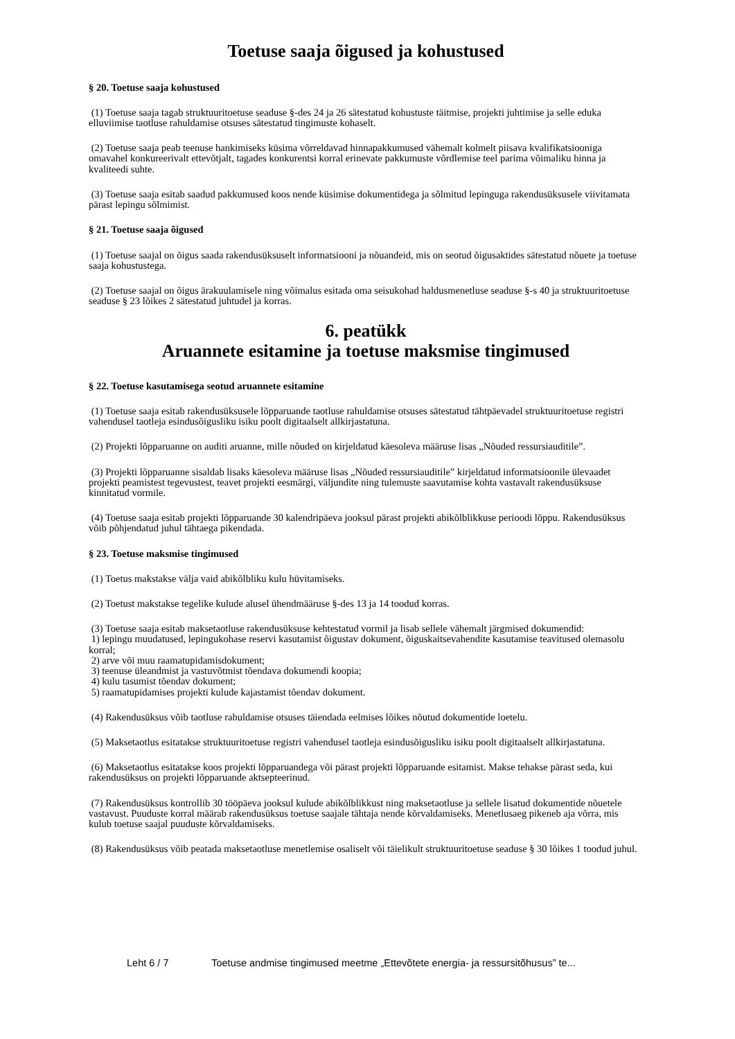Toetuse saaja õigused ja kohustused
§ 20. Toetuse saaja kohustused
(1) Toetuse saaja tagab struktuuritoetuse seaduse §-des 24 ja 26 sätestatud kohustuste täitmise, projekti juhtimise ja selle eduka elluviimise taotluse rahuldamise otsuses sätestatud tingimuste kohaselt.
(2) Toetuse saaja peab teenuse hankimiseks küsima võrreldavad hinnapakkumused vähemalt kolmelt piisava kvalifikatsiooniga omavahel konkureerivalt ettevõtjalt, tagades konkurentsi korral erinevate pakkumuste võrdlemise teel parima võimaliku hinna ja kvaliteedi suhte.
(3) Toetuse saaja esitab saadud pakkumused koos nende küsimise dokumentidega ja sõlmitud lepinguga rakendusüksusele viivitamata pärast lepingu sõlmimist.
§ 21. Toetuse saaja õigused
(1) Toetuse saajal on õigus saada rakendusüksuselt informatsiooni ja nõuandeid, mis on seotud õigusaktides sätestatud nõuete ja toetuse saaja kohustustega.
(2) Toetuse saajal on õigus ärakuulamisele ning võimalus esitada oma seisukohad haldusmenetluse seaduse §-s 40 ja struktuuritoetuse seaduse § 23 lõikes 2 sätestatud juhtudel ja korras.
6. peatükk
Aruannete esitamine ja toetuse maksmise tingimused
§ 22. Toetuse kasutamisega seotud aruannete esitamine
(1) Toetuse saaja esitab rakendusüksusele lõpparuande taotluse rahuldamise otsuses sätestatud tähtpäevadel struktuuritoetuse registri vahendusel taotleja esindusõigusliku isiku poolt digitaalselt allkirjastatuna.
(2) Projekti lõpparuanne on auditi aruanne, mille nõuded on kirjeldatud käesoleva määruse lisas „Nõuded ressursiauditile”.
(3) Projekti lõpparuanne sisaldab lisaks käesoleva määruse lisas „Nõuded ressursiauditile” kirjeldatud informatsioonile ülevaadet projekti peamistest tegevustest, teavet projekti eesmärgi, väljundite ning tulemuste saavutamise kohta vastavalt rakendusüksuse kinnitatud vormile.
(4) Toetuse saaja esitab projekti lõpparuande 30 kalendripäeva jooksul pärast projekti abikõlblikkuse perioodi lõppu. Rakendusüksus võib põhjendatud juhul tähtaega pikendada.
§ 23. Toetuse maksmise tingimused
(1) Toetus makstakse välja vaid abikõlbliku kulu hüvitamiseks.
(2) Toetust makstakse tegelike kulude alusel ühendmääruse §-des 13 ja 14 toodud korras.
(3) Toetuse saaja esitab maksetaotluse rakendusüksuse kehtestatud vormil ja lisab sellele vähemalt järgmised dokumendid:
1) lepingu muudatused, lepingukohase reservi kasutamist õigustav dokument, õiguskaitsevahendite kasutamise teavitused olemasolu korral;
2) arve või muu raamatupidamisdokument;
3) teenuse üleandmist ja vastuvõtmist tõendava dokumendi koopia;
4) kulu tasumist tõendav dokument;
5) raamatupidamises projekti kulude kajastamist tõendav dokument.
(4) Rakendusüksus võib taotluse rahuldamise otsuses täiendada eelmises lõikes nõutud dokumentide loetelu.
(5) Maksetaotlus esitatakse struktuuritoetuse registri vahendusel taotleja esindusõigusliku isiku poolt digitaalselt allkirjastatuna.
(6) Maksetaotlus esitatakse koos projekti lõpparuandega või pärast projekti lõpparuande esitamist. Makse tehakse pärast seda, kui rakendusüksus on projekti lõpparuande aktsepteerinud.
(7) Rakendusüksus kontrollib 30 tööpäeva jooksul kulude abikõlblikkust ning maksetaotluse ja sellele lisatud dokumentide nõuetele vastavust. Puuduste korral määrab rakendusüksus toetuse saajale tähtaja nende kõrvaldamiseks. Menetlusaeg pikeneb aja võrra, mis kulub toetuse saajal puuduste kõrvaldamiseks.
(8) Rakendusüksus võib peatada maksetaotluse menetlemise osaliselt või täielikult struktuuritoetuse seaduse § 30 lõikes 1 toodud juhul.
Leht 6 / 7 Toetuse andmise tingimused meetme „Ettevõtete energia- ja ressursitõhusus” te...